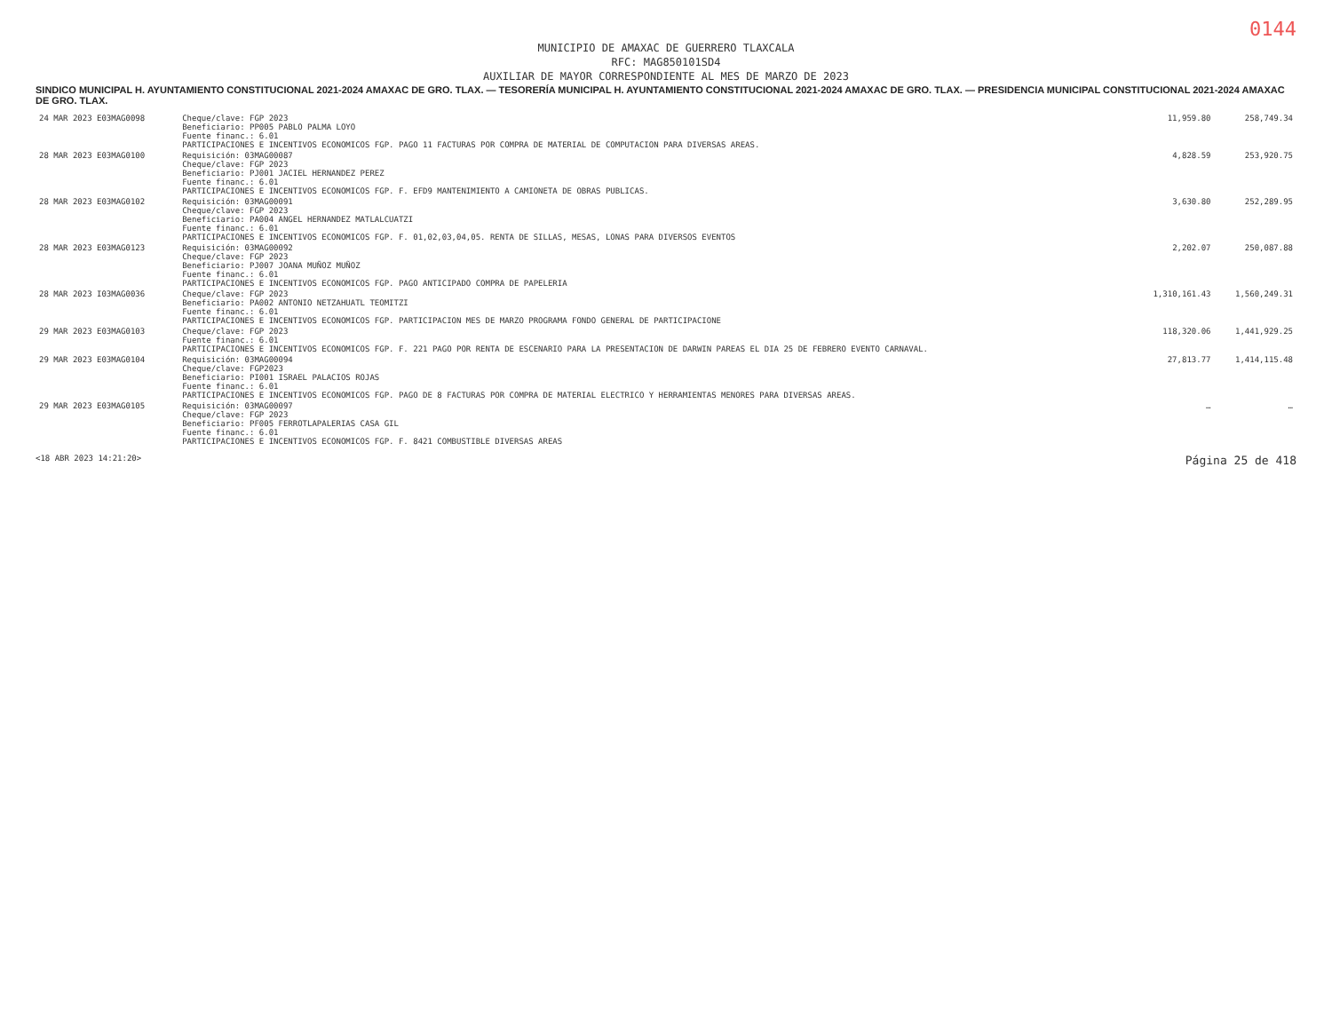0144
MUNICIPIO DE AMAXAC DE GUERRERO TLAXCALA
RFC: MAG850101SD4
AUXILIAR DE MAYOR CORRESPONDIENTE AL MES DE MARZO DE 2023
SINDICO MUNICIPAL H. AYUNTAMIENTO CONSTITUCIONAL 2021-2024 AMAXAC DE GRO. TLAX. — TESORERÍA MUNICIPAL H. AYUNTAMIENTO CONSTITUCIONAL 2021-2024 AMAXAC DE GRO. TLAX. — PRESIDENCIA MUNICIPAL CONSTITUCIONAL 2021-2024 AMAXAC DE GRO. TLAX.
| 24 MAR 2023 E03MAG0098 | Cheque/clave: FGP 2023 Beneficiario: PP005 PABLO PALMA LOYO Fuente financ.: 6.01 PARTICIPACIONES E INCENTIVOS ECONOMICOS FGP. PAGO 11 FACTURAS POR COMPRA DE MATERIAL DE COMPUTACION PARA DIVERSAS AREAS. | 11,959.80 | 258,749.34 |
| 28 MAR 2023 E03MAG0100 | Requisición: 03MAG00087 Cheque/clave: FGP 2023 Beneficiario: PJ001 JACIEL HERNANDEZ PEREZ Fuente financ.: 6.01 PARTICIPACIONES E INCENTIVOS ECONOMICOS FGP. F. EFD9 MANTENIMIENTO A CAMIONETA DE OBRAS PUBLICAS. | 4,828.59 | 253,920.75 |
| 28 MAR 2023 E03MAG0102 | Requisición: 03MAG00091 Cheque/clave: FGP 2023 Beneficiario: PA004 ANGEL HERNANDEZ MATLALCUATZI Fuente financ.: 6.01 PARTICIPACIONES E INCENTIVOS ECONOMICOS FGP. F. 01,02,03,04,05. RENTA DE SILLAS, MESAS, LONAS PARA DIVERSOS EVENTOS | 3,630.80 | 252,289.95 |
| 28 MAR 2023 E03MAG0123 | Requisición: 03MAG00092 Cheque/clave: FGP 2023 Beneficiario: PJ007 JOANA MUÑOZ MUÑOZ Fuente financ.: 6.01 PARTICIPACIONES E INCENTIVOS ECONOMICOS FGP. PAGO ANTICIPADO COMPRA DE PAPELERIA | 2,202.07 | 250,087.88 |
| 28 MAR 2023 I03MAG0036 | Cheque/clave: FGP 2023 Beneficiario: PA002 ANTONIO NETZAHUATL TEOMITZI Fuente financ.: 6.01 PARTICIPACIONES E INCENTIVOS ECONOMICOS FGP. PARTICIPACION MES DE MARZO PROGRAMA FONDO GENERAL DE PARTICIPACIONE | 1,310,161.43 | 1,560,249.31 |
| 29 MAR 2023 E03MAG0103 | Cheque/clave: FGP 2023 Fuente financ.: 6.01 PARTICIPACIONES E INCENTIVOS ECONOMICOS FGP. F. 221 PAGO POR RENTA DE ESCENARIO PARA LA PRESENTACION DE DARWIN PAREAS EL DIA 25 DE FEBRERO EVENTO CARNAVAL. | 118,320.06 | 1,441,929.25 |
| 29 MAR 2023 E03MAG0104 | Requisición: 03MAG00094 Cheque/clave: FGP2023 Beneficiario: PI001 ISRAEL PALACIOS ROJAS Fuente financ.: 6.01 PARTICIPACIONES E INCENTIVOS ECONOMICOS FGP. PAGO DE 8 FACTURAS POR COMPRA DE MATERIAL ELECTRICO Y HERRAMIENTAS MENORES PARA DIVERSAS AREAS. | 27,813.77 | 1,414,115.48 |
| 29 MAR 2023 E03MAG0105 | Requisición: 03MAG00097 Cheque/clave: FGP 2023 Beneficiario: PF005 FERROTLAPALERIAS CASA GIL Fuente financ.: 6.01 PARTICIPACIONES E INCENTIVOS ECONOMICOS FGP. F. 8421 COMBUSTIBLE DIVERSAS AREAS | … | … |
<18 ABR 2023 14:21:20> Página 25 de 418